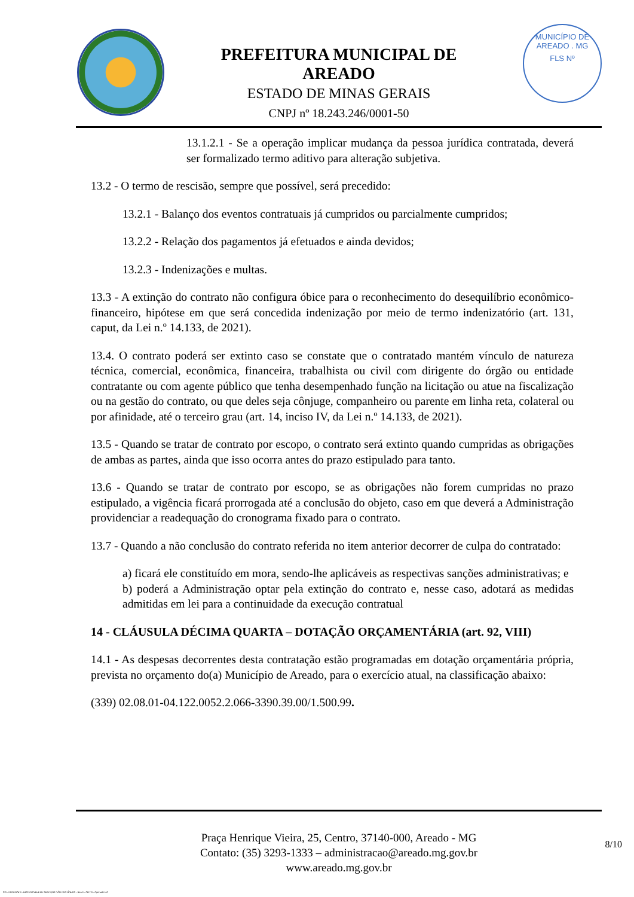PREFEITURA MUNICIPAL DE AREADO
ESTADO DE MINAS GERAIS
CNPJ nº 18.243.246/0001-50
MUNICÍPIO DE AREADO . MG
FLS Nº
13.1.2.1 - Se a operação implicar mudança da pessoa jurídica contratada, deverá ser formalizado termo aditivo para alteração subjetiva.
13.2 - O termo de rescisão, sempre que possível, será precedido:
13.2.1 - Balanço dos eventos contratuais já cumpridos ou parcialmente cumpridos;
13.2.2 - Relação dos pagamentos já efetuados e ainda devidos;
13.2.3 - Indenizações e multas.
13.3 - A extinção do contrato não configura óbice para o reconhecimento do desequilíbrio econômico-financeiro, hipótese em que será concedida indenização por meio de termo indenizatório (art. 131, caput, da Lei n.º 14.133, de 2021).
13.4. O contrato poderá ser extinto caso se constate que o contratado mantém vínculo de natureza técnica, comercial, econômica, financeira, trabalhista ou civil com dirigente do órgão ou entidade contratante ou com agente público que tenha desempenhado função na licitação ou atue na fiscalização ou na gestão do contrato, ou que deles seja cônjuge, companheiro ou parente em linha reta, colateral ou por afinidade, até o terceiro grau (art. 14, inciso IV, da Lei n.º 14.133, de 2021).
13.5 - Quando se tratar de contrato por escopo, o contrato será extinto quando cumpridas as obrigações de ambas as partes, ainda que isso ocorra antes do prazo estipulado para tanto.
13.6 - Quando se tratar de contrato por escopo, se as obrigações não forem cumpridas no prazo estipulado, a vigência ficará prorrogada até a conclusão do objeto, caso em que deverá a Administração providenciar a readequação do cronograma fixado para o contrato.
13.7 - Quando a não conclusão do contrato referida no item anterior decorrer de culpa do contratado:
a) ficará ele constituído em mora, sendo-lhe aplicáveis as respectivas sanções administrativas; e
b) poderá a Administração optar pela extinção do contrato e, nesse caso, adotará as medidas admitidas em lei para a continuidade da execução contratual
14 - CLÁUSULA DÉCIMA QUARTA – DOTAÇÃO ORÇAMENTÁRIA (art. 92, VIII)
14.1 - As despesas decorrentes desta contratação estão programadas em dotação orçamentária própria, prevista no orçamento do(a) Município de Areado, para o exercício atual, na classificação abaixo:
(339) 02.08.01-04.122.0052.2.066-3390.39.00/1.500.99.
Praça Henrique Vieira, 25, Centro, 37140-000, Areado - MG
Contato: (35) 3293-1333 – administracao@areado.mg.gov.br
www.areado.mg.gov.br
8/10
835 - CONTRATO - DISPENSA ELETR. SERVIÇOS NÃO CONTÍNUOS - NLLC - ATIVO - Aprovado DA